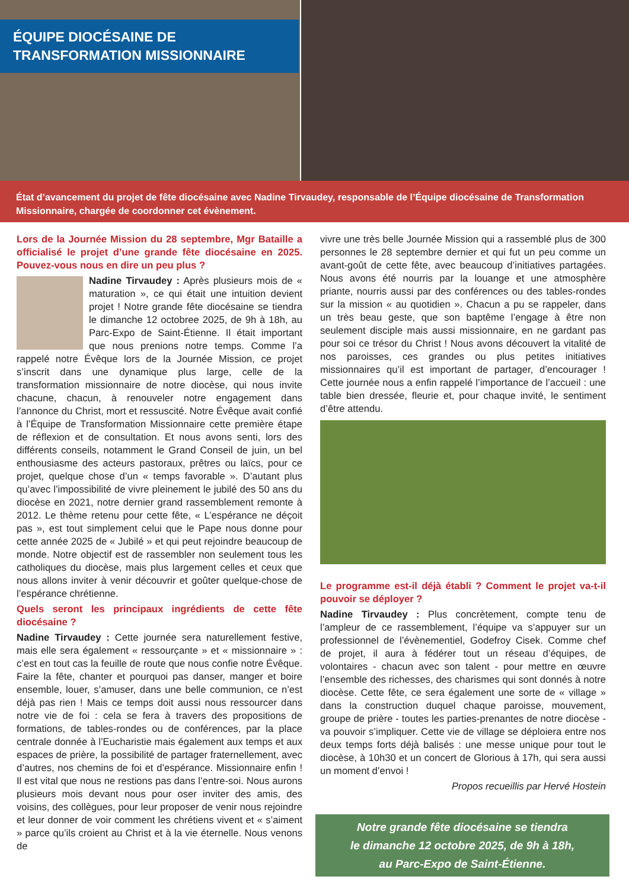ÉQUIPE DIOCÉSAINE DE TRANSFORMATION MISSIONNAIRE
État d’avancement du projet de fête diocésaine avec Nadine Tirvaudey, responsable de l’Équipe diocésaine de Transformation Missionnaire, chargée de coordonner cet évènement.
Lors de la Journée Mission du 28 septembre, Mgr Bataille a officialisé le projet d’une grande fête diocésaine en 2025. Pouvez-vous nous en dire un peu plus ?
Nadine Tirvaudey : Après plusieurs mois de « maturation », ce qui était une intuition devient projet ! Notre grande fête diocésaine se tiendra le dimanche 12 octobree 2025, de 9h à 18h, au Parc-Expo de Saint-Étienne. Il était important que nous prenions notre temps. Comme l’a rappelé notre Évêque lors de la Journée Mission, ce projet s’inscrit dans une dynamique plus large, celle de la transformation missionnaire de notre diocèse, qui nous invite chacune, chacun, à renouveler notre engagement dans l’annonce du Christ, mort et ressuscité. Notre Évêque avait confié à l’Équipe de Transformation Missionnaire cette première étape de réflexion et de consultation. Et nous avons senti, lors des différents conseils, notamment le Grand Conseil de juin, un bel enthousiasme des acteurs pastoraux, prêtres ou laïcs, pour ce projet, quelque chose d’un « temps favorable ». D’autant plus qu’avec l’impossibilité de vivre pleinement le jubilé des 50 ans du diocèse en 2021, notre dernier grand rassemblement remonte à 2012. Le thème retenu pour cette fête, « L’espérance ne déçoit pas », est tout simplement celui que le Pape nous donne pour cette année 2025 de « Jubilé » et qui peut rejoindre beaucoup de monde. Notre objectif est de rassembler non seulement tous les catholiques du diocèse, mais plus largement celles et ceux que nous allons inviter à venir découvrir et goûter quelque-chose de l’espérance chrétienne.
Quels seront les principaux ingrédients de cette fête diocésaine ?
Nadine Tirvaudey : Cette journée sera naturellement festive, mais elle sera également « ressourçante » et « missionnaire » : c’est en tout cas la feuille de route que nous confie notre Évêque. Faire la fête, chanter et pourquoi pas danser, manger et boire ensemble, louer, s’amuser, dans une belle communion, ce n’est déjà pas rien ! Mais ce temps doit aussi nous ressourcer dans notre vie de foi : cela se fera à travers des propositions de formations, de tables-rondes ou de conférences, par la place centrale donnée à l’Eucharistie mais également aux temps et aux espaces de prière, la possibilité de partager fraternellement, avec d’autres, nos chemins de foi et d’espérance. Missionnaire enfin ! Il est vital que nous ne restions pas dans l’entre-soi. Nous aurons plusieurs mois devant nous pour oser inviter des amis, des voisins, des collègues, pour leur proposer de venir nous rejoindre et leur donner de voir comment les chrétiens vivent et « s’aiment » parce qu’ils croient au Christ et à la vie éternelle. Nous venons de
vivre une très belle Journée Mission qui a rassemblé plus de 300 personnes le 28 septembre dernier et qui fut un peu comme un avant-goût de cette fête, avec beaucoup d’initiatives partagées. Nous avons été nourris par la louange et une atmosphère priante, nourris aussi par des conférences ou des tables-rondes sur la mission « au quotidien ». Chacun a pu se rappeler, dans un très beau geste, que son baptême l’engage à être non seulement disciple mais aussi missionnaire, en ne gardant pas pour soi ce trésor du Christ ! Nous avons découvert la vitalité de nos paroisses, ces grandes ou plus petites initiatives missionnaires qu’il est important de partager, d’encourager ! Cette journée nous a enfin rappelé l’importance de l’accueil : une table bien dressée, fleurie et, pour chaque invité, le sentiment d’être attendu.
Le programme est-il déjà établi ? Comment le projet va-t-il pouvoir se déployer ?
Nadine Tirvaudey : Plus concrètement, compte tenu de l’ampleur de ce rassemblement, l’équipe va s’appuyer sur un professionnel de l’évènementiel, Godefroy Cisek. Comme chef de projet, il aura à fédérer tout un réseau d’équipes, de volontaires - chacun avec son talent - pour mettre en œuvre l’ensemble des richesses, des charismes qui sont donnés à notre diocèse. Cette fête, ce sera également une sorte de « village » dans la construction duquel chaque paroisse, mouvement, groupe de prière - toutes les parties-prenantes de notre diocèse - va pouvoir s’impliquer. Cette vie de village se déploiera entre nos deux temps forts déjà balisés : une messe unique pour tout le diocèse, à 10h30 et un concert de Glorious à 17h, qui sera aussi un moment d’envoi !
Propos recueillis par Hervé Hostein
Notre grande fête diocésaine se tiendra
le dimanche 12 octobre 2025, de 9h à 18h,
au Parc-Expo de Saint-Étienne.